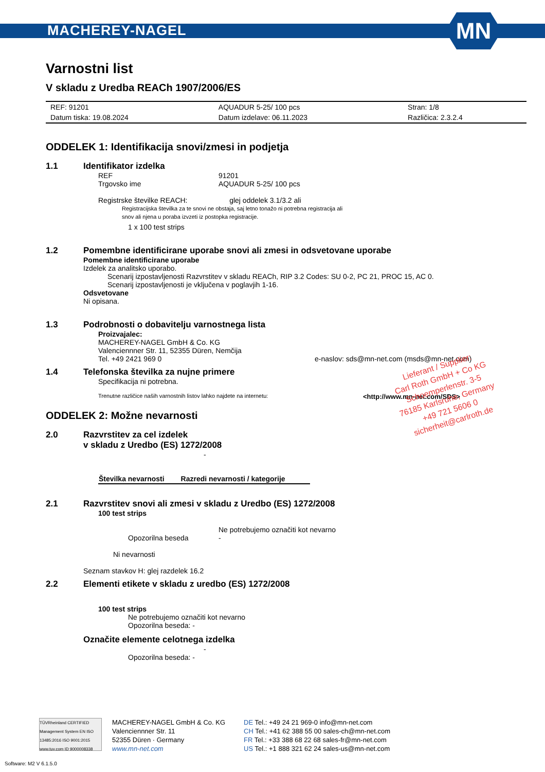MACHEREY-NAGEL
MN
Varnostni list
V skladu z Uredba REACh 1907/2006/ES
| REF: 91201 | AQUADUR 5-25/ 100 pcs | Stran: 1/8 |
| Datum tiska: 19.08.2024 | Datum izdelave: 06.11.2023 | Različica: 2.3.2.4 |
ODDELEK 1: Identifikacija snovi/zmesi in podjetja
1.1 Identifikator izdelka
REF 91201
Trgovsko ime AQUADUR 5-25/ 100 pcs
Registrske številke REACH: glej oddelek 3.1/3.2 ali
Registracijska številka za te snovi ne obstaja, saj letno tonažo ni potrebna registracija ali
snov ali njena u poraba izvzeti iz postopka registracije.
1 x 100 test strips
1.2 Pomembne identificirane uporabe snovi ali zmesi in odsvetovane uporabe
Pomembne identificirane uporabe
Izdelek za analitsko uporabo.
Scenarij izpostavljenosti Razvrstitev v skladu REACh, RIP 3.2 Codes: SU 0-2, PC 21, PROC 15, AC 0.
Scenarij izpostavljenosti je vključena v poglavjih 1-16.
Odsvetovane
Ni opisana.
1.3 Podrobnosti o dobavitelju varnostnega lista
Proizvajalec:
MACHEREY-NAGEL GmbH & Co. KG
Valenciennner Str. 11, 52355 Düren, Nemčija
Tel. +49 2421 969 0 e-naslov: sds@mn-net.com (msds@mn-net.com)
1.4 Telefonska številka za nujne primere
Specifikacija ni potrebna.
Trenutne različice naših varnostnih listov lahko najdete na internetu:
<http://www.mn-net.com/SDS>
ODDELEK 2: Možne nevarnosti
2.0 Razvrstitev za cel izdelek
v skladu z Uredbo (ES) 1272/2008
-
| Številka nevarnosti | Razredi nevarnosti / kategorije |
| --- | --- |
2.1 Razvrstitev snovi ali zmesi v skladu z Uredbo (ES) 1272/2008
100 test strips
Opozorilna beseda Ne potrebujemo označiti kot nevarno
-
Ni nevarnosti
Seznam stavkov H: glej razdelek 16.2
2.2 Elementi etikete v skladu z uredbo (ES) 1272/2008
100 test strips
Ne potrebujemo označiti kot nevarno
Opozorilna beseda: -
Označite elemente celotnega izdelka
-
Opozorilna beseda: -
Lieferant / Supplier:
Carl Roth GmbH + Co KG
Schoemperlenstr. 3-5
76185 Karlsruhe, Germany
+49 721 5606 0
sicherheit@carlroth.de
TÜVRheinland CERTIFIED
Management System EN ISO 13485:2016 ISO 9001:2015
www.tuv.com ID 9000008338
MACHEREY-NAGEL GmbH & Co. KG
Valenciennner Str. 11
52355 Düren · Germany
www.mn-net.com
DE Tel.: +49 24 21 969-0 info@mn-net.com
CH Tel.: +41 62 388 55 00 sales-ch@mn-net.com
FR Tel.: +33 388 68 22 68 sales-fr@mn-net.com
US Tel.: +1 888 321 62 24 sales-us@mn-net.com
Software: M2 V 6.1.5.0